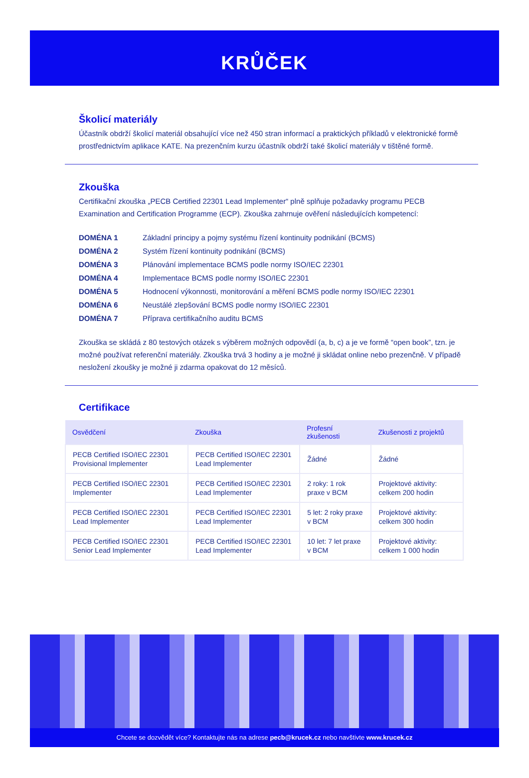KRŮČEK
Školicí materiály
Účastník obdrží školicí materiál obsahující více než 450 stran informací a praktických příkladů v elektronické formě prostřednictvím aplikace KATE. Na prezenčním kurzu účastník obdrží také školicí materiály v tištěné formě.
Zkouška
Certifikační zkouška „PECB Certified 22301 Lead Implementer“ plně splňuje požadavky programu PECB Examination and Certification Programme (ECP). Zkouška zahrnuje ověření následujících kompetencí:
DOMÉNA 1 Základní principy a pojmy systému řízení kontinuity podnikání (BCMS)
DOMÉNA 2 Systém řízení kontinuity podnikání (BCMS)
DOMÉNA 3 Plánování implementace BCMS podle normy ISO/IEC 22301
DOMÉNA 4 Implementace BCMS podle normy ISO/IEC 22301
DOMÉNA 5 Hodnocení výkonnosti, monitorování a měření BCMS podle normy ISO/IEC 22301
DOMÉNA 6 Neustálé zlepšování BCMS podle normy ISO/IEC 22301
DOMÉNA 7 Příprava certifikačního auditu BCMS
Zkouška se skládá z 80 testových otázek s výběrem možných odpovědí (a, b, c) a je ve formě “open book”, tzn. je možné používat referenční materiály. Zkouška trvá 3 hodiny a je možné ji skládat online nebo prezenčně. V případě nesložení zkoušky je možné ji zdarma opakovat do 12 měsíců.
Certifikace
| Osvědčení | Zkouška | Profesní zkušenosti | Zkušenosti z projektů |
| --- | --- | --- | --- |
| PECB Certified ISO/IEC 22301 Provisional Implementer | PECB Certified ISO/IEC 22301 Lead Implementer | Žádné | Žádné |
| PECB Certified ISO/IEC 22301 Implementer | PECB Certified ISO/IEC 22301 Lead Implementer | 2 roky: 1 rok praxe v BCM | Projektové aktivity: celkem 200 hodin |
| PECB Certified ISO/IEC 22301 Lead Implementer | PECB Certified ISO/IEC 22301 Lead Implementer | 5 let: 2 roky praxe v BCM | Projektové aktivity: celkem 300 hodin |
| PECB Certified ISO/IEC 22301 Senior Lead Implementer | PECB Certified ISO/IEC 22301 Lead Implementer | 10 let: 7 let praxe v BCM | Projektové aktivity: celkem 1 000 hodin |
Chcete se dozvědět více? Kontaktujte nás na adrese pecb@krucek.cz nebo navštivte www.krucek.cz